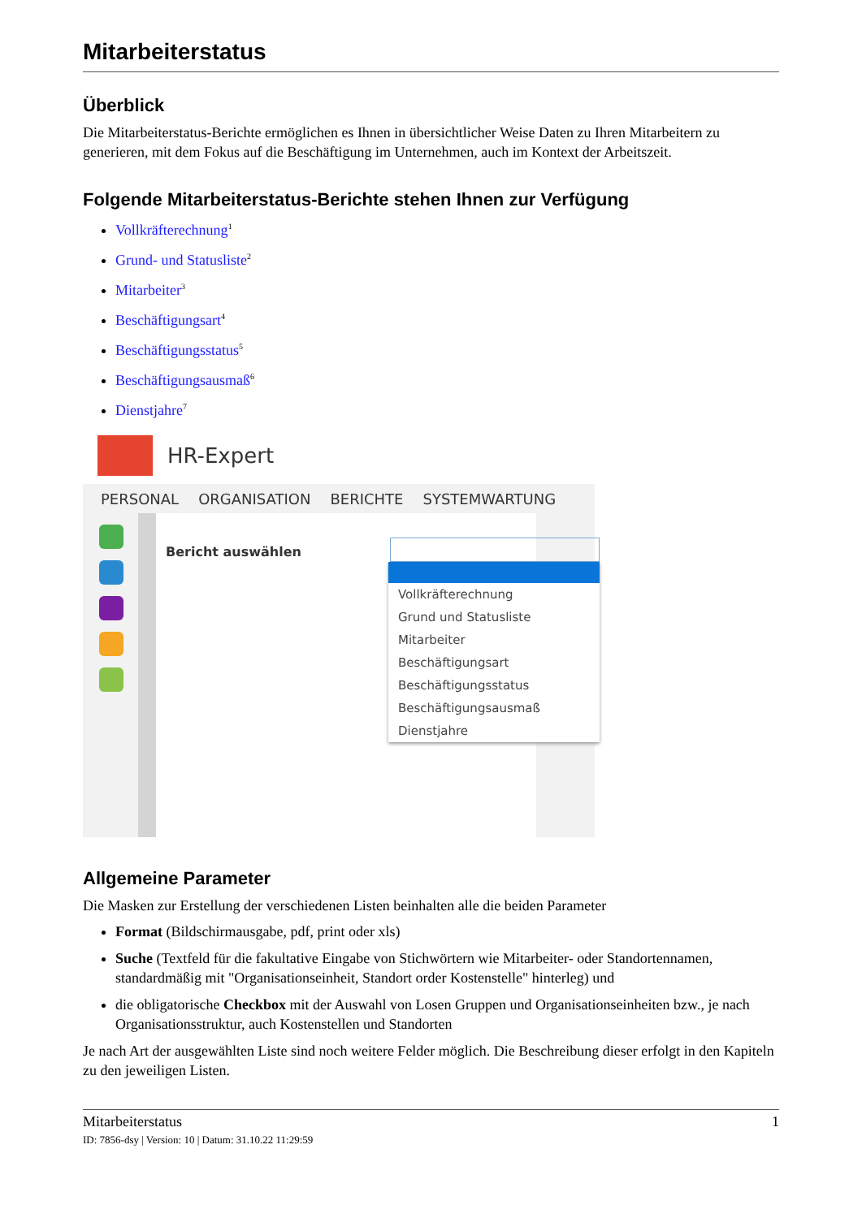Mitarbeiterstatus
Überblick
Die Mitarbeiterstatus-Berichte ermöglichen es Ihnen in übersichtlicher Weise Daten zu Ihren Mitarbeitern zu generieren, mit dem Fokus auf die Beschäftigung im Unternehmen, auch im Kontext der Arbeitszeit.
Folgende Mitarbeiterstatus-Berichte stehen Ihnen zur Verfügung
Vollkräfterechnung<sup>1</sup>
Grund- und Statusliste<sup>2</sup>
Mitarbeiter<sup>3</sup>
Beschäftigungsart<sup>4</sup>
Beschäftigungsstatus<sup>5</sup>
Beschäftigungsausmaß<sup>6</sup>
Dienstjahre<sup>7</sup>
HR-Expert
PERSONAL ORGANISATION BERICHTE SYSTEMWARTUNG
Bericht auswählen
Vollkräfterechnung
Grund und Statusliste
Mitarbeiter
Beschäftigungsart
Beschäftigungsstatus
Beschäftigungsausmaß
Dienstjahre
Allgemeine Parameter
Die Masken zur Erstellung der verschiedenen Listen beinhalten alle die beiden Parameter
Format (Bildschirmausgabe, pdf, print oder xls)
Suche (Textfeld für die fakultative Eingabe von Stichwörtern wie Mitarbeiter- oder Standortennamen, standardmäßig mit "Organisationseinheit, Standort order Kostenstelle" hinterleg) und
die obligatorische Checkbox mit der Auswahl von Losen Gruppen und Organisationseinheiten bzw., je nach Organisationsstruktur, auch Kostenstellen und Standorten
Je nach Art der ausgewählten Liste sind noch weitere Felder möglich. Die Beschreibung dieser erfolgt in den Kapiteln zu den jeweiligen Listen.
Mitarbeiterstatus 1
ID: 7856-dsy | Version: 10 | Datum: 31.10.22 11:29:59